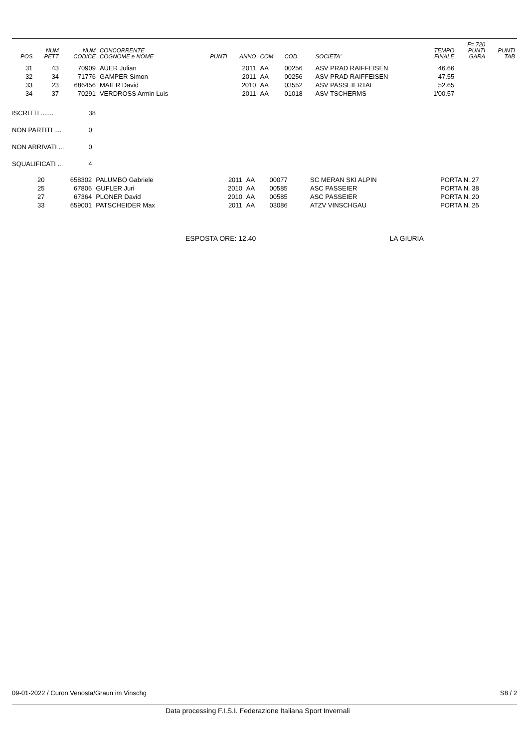| POS | NUM PETT | NUM CODICE | CONCORRENTE COGNOME e NOME | PUNTI | ANNO | COM | COD. | SOCIETA' | TEMPO FINALE | F= 720 PUNTI GARA | PUNTI TAB |
| --- | --- | --- | --- | --- | --- | --- | --- | --- | --- | --- | --- |
| 31 | 43 | 70909 | AUER Julian | | 2011 | AA | 00256 | ASV PRAD RAIFFEISEN | 46.66 | | |
| 32 | 34 | 71776 | GAMPER Simon | | 2011 | AA | 00256 | ASV PRAD RAIFFEISEN | 47.55 | | |
| 33 | 23 | 686456 | MAIER David | | 2010 | AA | 03552 | ASV PASSEIERTAL | 52.65 | | |
| 34 | 37 | 70291 | VERDROSS Armin Luis | | 2011 | AA | 01018 | ASV TSCHERMS | 1'00.57 | | |
ISCRITTI ....... 38
NON PARTITI .... 0
NON ARRIVATI ... 0
SQUALIFICATI ... 4
| | 20 | 658302 | PALUMBO Gabriele | 2011 | AA | 00077 | SC MERAN SKI ALPIN | PORTA N. 27 |
| | 25 | 67806 | GUFLER Juri | 2010 | AA | 00585 | ASC PASSEIER | PORTA N. 38 |
| | 27 | 67364 | PLONER David | 2010 | AA | 00585 | ASC PASSEIER | PORTA N. 20 |
| | 33 | 659001 | PATSCHEIDER Max | 2011 | AA | 03086 | ATZV VINSCHGAU | PORTA N. 25 |
ESPOSTA ORE: 12.40 LA GIURIA
09-01-2022 / Curon Venosta/Graun im Vinschg S8 / 2
Data processing F.I.S.I. Federazione Italiana Sport Invernali